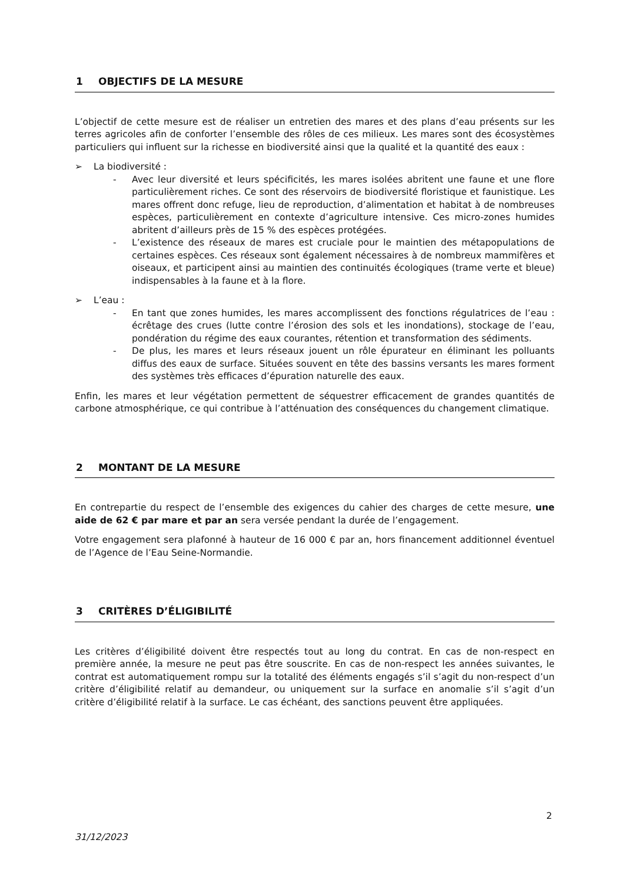1 OBJECTIFS DE LA MESURE
L’objectif de cette mesure est de réaliser un entretien des mares et des plans d’eau présents sur les terres agricoles afin de conforter l’ensemble des rôles de ces milieux. Les mares sont des écosystèmes particuliers qui influent sur la richesse en biodiversité ainsi que la qualité et la quantité des eaux :
➢ La biodiversité :
- Avec leur diversité et leurs spécificités, les mares isolées abritent une faune et une flore particulièrement riches. Ce sont des réservoirs de biodiversité floristique et faunistique. Les mares offrent donc refuge, lieu de reproduction, d’alimentation et habitat à de nombreuses espèces, particulièrement en contexte d’agriculture intensive. Ces micro-zones humides abritent d’ailleurs près de 15 % des espèces protégées.
- L’existence des réseaux de mares est cruciale pour le maintien des métapopulations de certaines espèces. Ces réseaux sont également nécessaires à de nombreux mammifères et oiseaux, et participent ainsi au maintien des continuités écologiques (trame verte et bleue) indispensables à la faune et à la flore.
➢ L’eau :
- En tant que zones humides, les mares accomplissent des fonctions régulatrices de l’eau : écrêtage des crues (lutte contre l’érosion des sols et les inondations), stockage de l’eau, pondération du régime des eaux courantes, rétention et transformation des sédiments.
- De plus, les mares et leurs réseaux jouent un rôle épurateur en éliminant les polluants diffus des eaux de surface. Situées souvent en tête des bassins versants les mares forment des systèmes très efficaces d’épuration naturelle des eaux.
Enfin, les mares et leur végétation permettent de séquestrer efficacement de grandes quantités de carbone atmosphérique, ce qui contribue à l’atténuation des conséquences du changement climatique.
2 MONTANT DE LA MESURE
En contrepartie du respect de l’ensemble des exigences du cahier des charges de cette mesure, une aide de 62 € par mare et par an sera versée pendant la durée de l’engagement.
Votre engagement sera plafonné à hauteur de 16 000 € par an, hors financement additionnel éventuel de l’Agence de l’Eau Seine-Normandie.
3 CRITÈRES D’ÉLIGIBILITÉ
Les critères d’éligibilité doivent être respectés tout au long du contrat. En cas de non-respect en première année, la mesure ne peut pas être souscrite. En cas de non-respect les années suivantes, le contrat est automatiquement rompu sur la totalité des éléments engagés s’il s’agit du non-respect d’un critère d’éligibilité relatif au demandeur, ou uniquement sur la surface en anomalie s’il s’agit d’un critère d’éligibilité relatif à la surface. Le cas échéant, des sanctions peuvent être appliquées.
2
31/12/2023